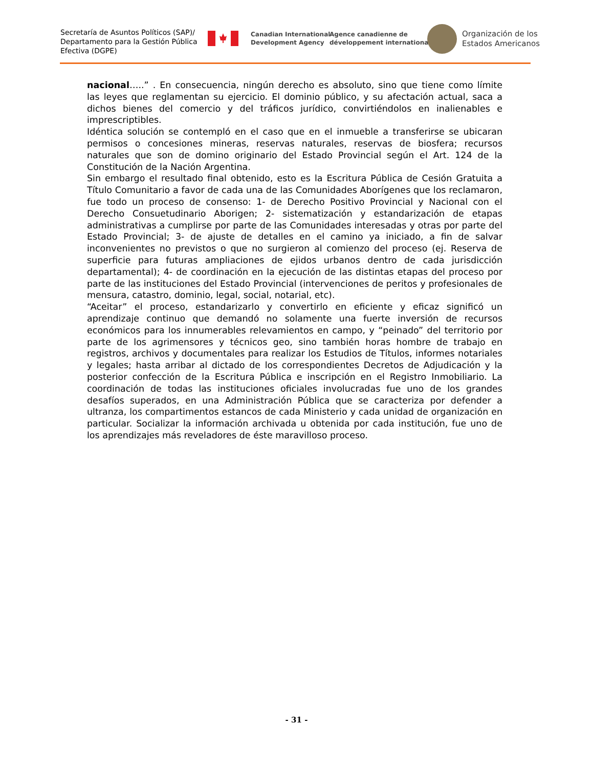Secretaría de Asuntos Políticos (SAP)/
Departamento para la Gestión Pública
Efectiva (DGPE)
Canadian International
Development Agency
Agence canadienne de
développement international
Organización de los
Estados Americanos
nacional…..” . En consecuencia, ningún derecho es absoluto, sino que tiene como límite las leyes que reglamentan su ejercicio. El dominio público, y su afectación actual, saca a dichos bienes del comercio y del tráficos jurídico, convirtiéndolos en inalienables e imprescriptibles.
Idéntica solución se contempló en el caso que en el inmueble a transferirse se ubicaran permisos o concesiones mineras, reservas naturales, reservas de biosfera; recursos naturales que son de domino originario del Estado Provincial según el Art. 124 de la Constitución de la Nación Argentina.
Sin embargo el resultado final obtenido, esto es la Escritura Pública de Cesión Gratuita a Título Comunitario a favor de cada una de las Comunidades Aborígenes que los reclamaron, fue todo un proceso de consenso: 1- de Derecho Positivo Provincial y Nacional con el Derecho Consuetudinario Aborigen; 2- sistematización y estandarización de etapas administrativas a cumplirse por parte de las Comunidades interesadas y otras por parte del Estado Provincial; 3- de ajuste de detalles en el camino ya iniciado, a fin de salvar inconvenientes no previstos o que no surgieron al comienzo del proceso (ej. Reserva de superficie para futuras ampliaciones de ejidos urbanos dentro de cada jurisdicción departamental); 4- de coordinación en la ejecución de las distintas etapas del proceso por parte de las instituciones del Estado Provincial (intervenciones de peritos y profesionales de mensura, catastro, dominio, legal, social, notarial, etc).
“Aceitar” el proceso, estandarizarlo y convertirlo en eficiente y eficaz significó un aprendizaje continuo que demandó no solamente una fuerte inversión de recursos económicos para los innumerables relevamientos en campo, y “peinado” del territorio por parte de los agrimensores y técnicos geo, sino también horas hombre de trabajo en registros, archivos y documentales para realizar los Estudios de Títulos, informes notariales y legales; hasta arribar al dictado de los correspondientes Decretos de Adjudicación y la posterior confección de la Escritura Pública e inscripción en el Registro Inmobiliario. La coordinación de todas las instituciones oficiales involucradas fue uno de los grandes desafíos superados, en una Administración Pública que se caracteriza por defender a ultranza, los compartimentos estancos de cada Ministerio y cada unidad de organización en particular. Socializar la información archivada u obtenida por cada institución, fue uno de los aprendizajes más reveladores de éste maravilloso proceso.
- 31 -